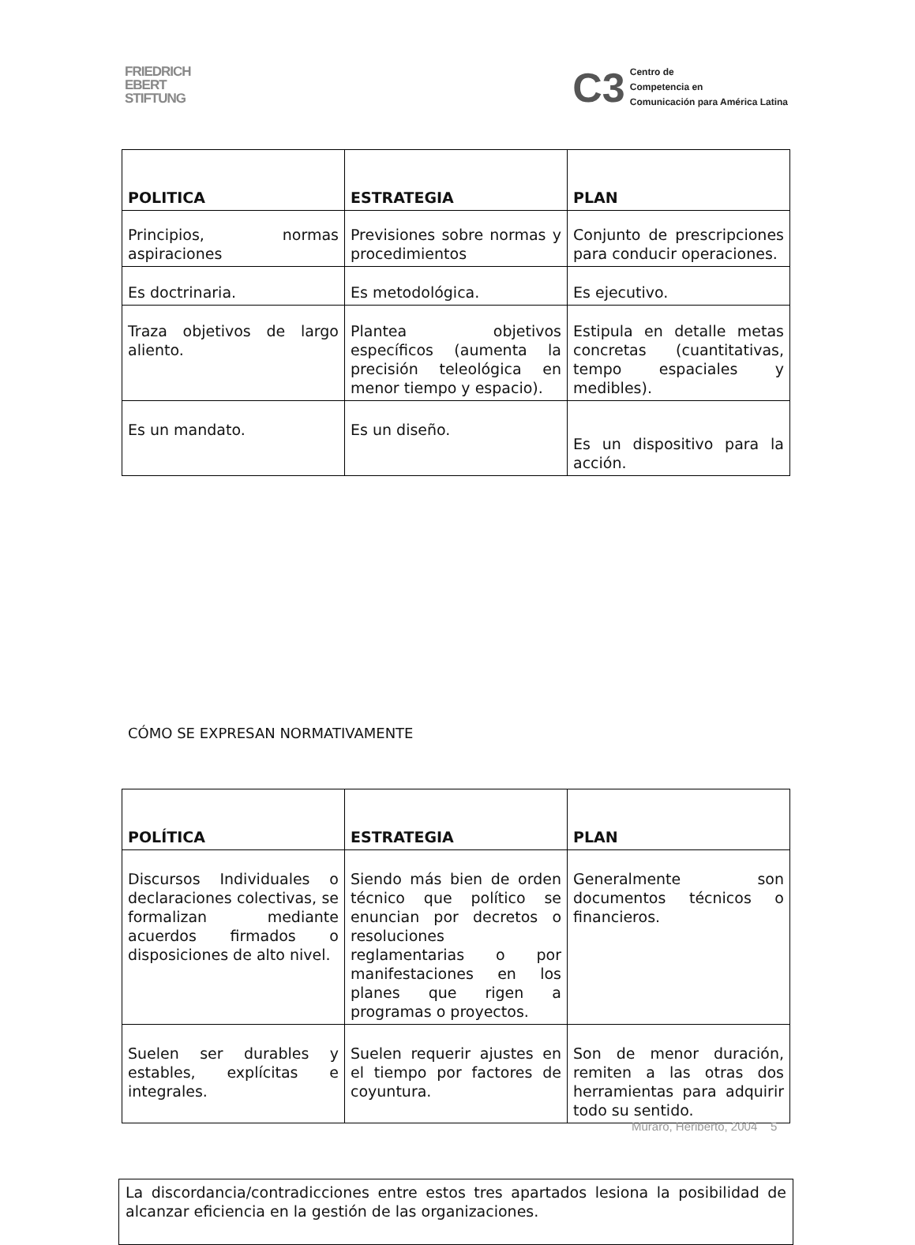FRIEDRICH
EBERT
STIFTUNG
C3 Centro de
Competencia en
Comunicación para América Latina
| POLITICA | ESTRATEGIA | PLAN |
| --- | --- | --- |
| Principios, normas aspiraciones | Previsiones sobre normas y procedimientos | Conjunto de prescripciones para conducir operaciones. |
| Es doctrinaria. | Es metodológica. | Es ejecutivo. |
| Traza objetivos de largo aliento. | Plantea objetivos específicos (aumenta la precisión teleológica en menor tiempo y espacio). | Estipula en detalle metas concretas (cuantitativas, tempo espaciales y medibles). |
| Es un mandato. | Es un diseño. | Es un dispositivo para la acción. |
CÓMO SE EXPRESAN NORMATIVAMENTE
| POLÍTICA | ESTRATEGIA | PLAN |
| --- | --- | --- |
| Discursos Individuales o declaraciones colectivas, se formalizan mediante acuerdos firmados o disposiciones de alto nivel. | Siendo más bien de orden técnico que político se enuncian por decretos o resoluciones reglamentarias o por manifestaciones en los planes que rigen a programas o proyectos. | Generalmente son documentos técnicos o financieros. |
| Suelen ser durables y estables, explícitas e integrales. | Suelen requerir ajustes en el tiempo por factores de coyuntura. | Son de menor duración, remiten a las otras dos herramientas para adquirir todo su sentido. |
La discordancia/contradicciones entre estos tres apartados lesiona la posibilidad de alcanzar eficiencia en la gestión de las organizaciones.
Muraro, Heriberto, 2004 5